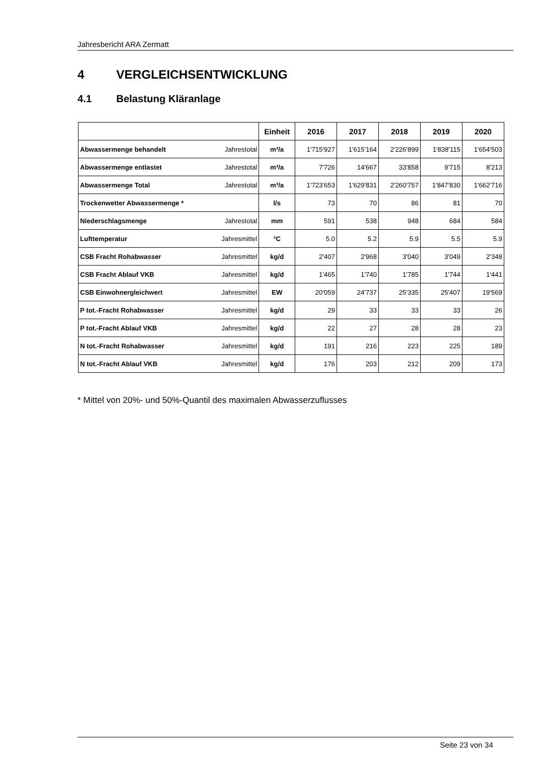Jahresbericht ARA Zermatt
4 VERGLEICHSENTWICKLUNG
4.1 Belastung Kläranlage
| | | Einheit | 2016 | 2017 | 2018 | 2019 | 2020 |
| --- | --- | --- | --- | --- | --- | --- | --- |
| Abwassermenge behandelt | Jahrestotal | m³/a | 1'715'927 | 1'615'164 | 2'226'899 | 1'838'115 | 1'654'503 |
| Abwassermenge entlastet | Jahrestotal | m³/a | 7'726 | 14'667 | 33'858 | 9'715 | 8'213 |
| Abwassermenge Total | Jahrestotal | m³/a | 1'723'653 | 1'629'831 | 2'260'757 | 1'847'830 | 1'662'716 |
| Trockenwetter Abwassermenge * | | l/s | 73 | 70 | 86 | 81 | 70 |
| Niederschlagsmenge | Jahrestotal | mm | 591 | 538 | 948 | 684 | 584 |
| Lufttemperatur | Jahresmittel | °C | 5.0 | 5.2 | 5.9 | 5.5 | 5.9 |
| CSB Fracht Rohabwasser | Jahresmittel | kg/d | 2'407 | 2'968 | 3'040 | 3'049 | 2'348 |
| CSB Fracht Ablauf VKB | Jahresmittel | kg/d | 1'465 | 1'740 | 1'785 | 1'744 | 1'441 |
| CSB Einwohnergleichwert | Jahresmittel | EW | 20'059 | 24'737 | 25'335 | 25'407 | 19'569 |
| P tot.-Fracht Rohabwasser | Jahresmittel | kg/d | 29 | 33 | 33 | 33 | 26 |
| P tot.-Fracht Ablauf VKB | Jahresmittel | kg/d | 22 | 27 | 28 | 28 | 23 |
| N tot.-Fracht Rohabwasser | Jahresmittel | kg/d | 191 | 216 | 223 | 225 | 189 |
| N tot.-Fracht Ablauf VKB | Jahresmittel | kg/d | 176 | 203 | 212 | 209 | 173 |
* Mittel von 20%- und 50%-Quantil des maximalen Abwasserzuflusses
Seite 23 von 34